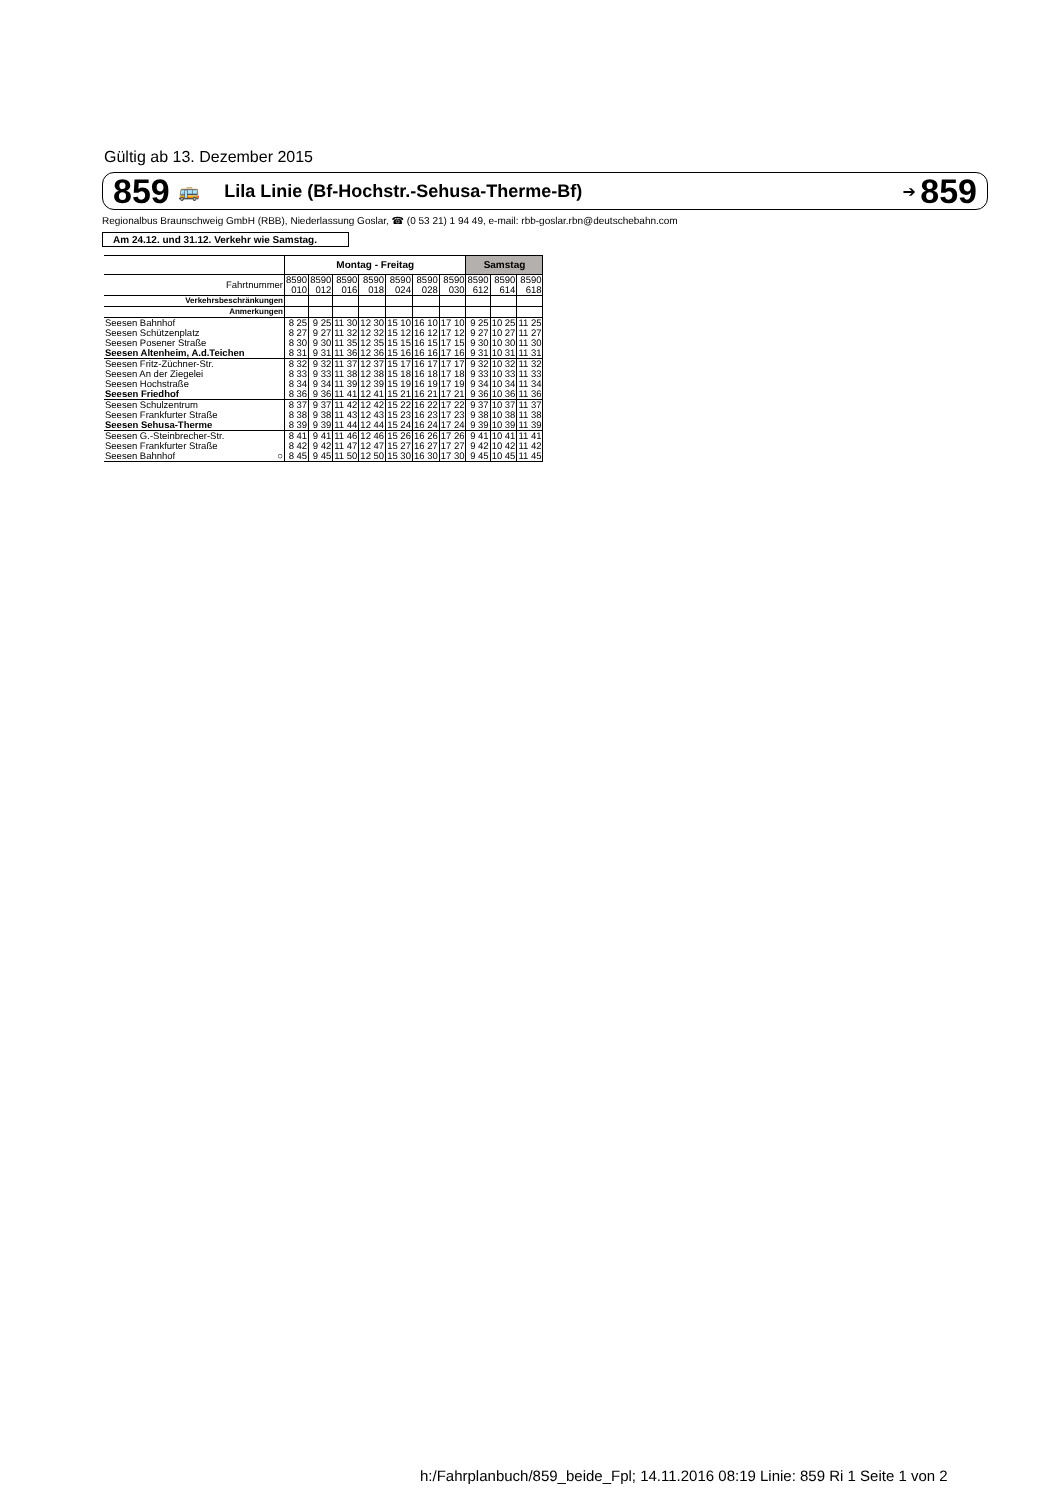Gültig ab 13. Dezember 2015
859 🚌 Lila Linie (Bf-Hochstr.-Sehusa-Therme-Bf) ➔ 859
Regionalbus Braunschweig GmbH (RBB), Niederlassung Goslar, ☎ (0 53 21) 1 94 49, e-mail: rbb-goslar.rbn@deutschebahn.com
Am 24.12. und 31.12. Verkehr wie Samstag.
| | Montag - Freitag | | | | | | | Samstag | | |
| Fahrtnummer | 8590 010 | 8590 012 | 8590 016 | 8590 018 | 8590 024 | 8590 028 | 8590 030 | 8590 612 | 8590 614 | 8590 618 |
| Verkehrsbeschränkungen | | | | | | | | | | |
| Anmerkungen | | | | | | | | | | |
| Seesen Bahnhof | 8 25 | 9 25 | 11 30 | 12 30 | 15 10 | 16 10 | 17 10 | 9 25 | 10 25 | 11 25 |
| Seesen Schützenplatz | 8 27 | 9 27 | 11 32 | 12 32 | 15 12 | 16 12 | 17 12 | 9 27 | 10 27 | 11 27 |
| Seesen Posener Straße | 8 30 | 9 30 | 11 35 | 12 35 | 15 15 | 16 15 | 17 15 | 9 30 | 10 30 | 11 30 |
| Seesen Altenheim, A.d.Teichen | 8 31 | 9 31 | 11 36 | 12 36 | 15 16 | 16 16 | 17 16 | 9 31 | 10 31 | 11 31 |
| Seesen Fritz-Züchner-Str. | 8 32 | 9 32 | 11 37 | 12 37 | 15 17 | 16 17 | 17 17 | 9 32 | 10 32 | 11 32 |
| Seesen An der Ziegelei | 8 33 | 9 33 | 11 38 | 12 38 | 15 18 | 16 18 | 17 18 | 9 33 | 10 33 | 11 33 |
| Seesen Hochstraße | 8 34 | 9 34 | 11 39 | 12 39 | 15 19 | 16 19 | 17 19 | 9 34 | 10 34 | 11 34 |
| Seesen Friedhof | 8 36 | 9 36 | 11 41 | 12 41 | 15 21 | 16 21 | 17 21 | 9 36 | 10 36 | 11 36 |
| Seesen Schulzentrum | 8 37 | 9 37 | 11 42 | 12 42 | 15 22 | 16 22 | 17 22 | 9 37 | 10 37 | 11 37 |
| Seesen Frankfurter Straße | 8 38 | 9 38 | 11 43 | 12 43 | 15 23 | 16 23 | 17 23 | 9 38 | 10 38 | 11 38 |
| Seesen Sehusa-Therme | 8 39 | 9 39 | 11 44 | 12 44 | 15 24 | 16 24 | 17 24 | 9 39 | 10 39 | 11 39 |
| Seesen G.-Steinbrecher-Str. | 8 41 | 9 41 | 11 46 | 12 46 | 15 26 | 16 26 | 17 26 | 9 41 | 10 41 | 11 41 |
| Seesen Frankfurter Straße | 8 42 | 9 42 | 11 47 | 12 47 | 15 27 | 16 27 | 17 27 | 9 42 | 10 42 | 11 42 |
| Seesen Bahnhof ○ | 8 45 | 9 45 | 11 50 | 12 50 | 15 30 | 16 30 | 17 30 | 9 45 | 10 45 | 11 45 |
h:/Fahrplanbuch/859_beide_Fpl; 14.11.2016 08:19 Linie: 859 Ri 1 Seite 1 von 2